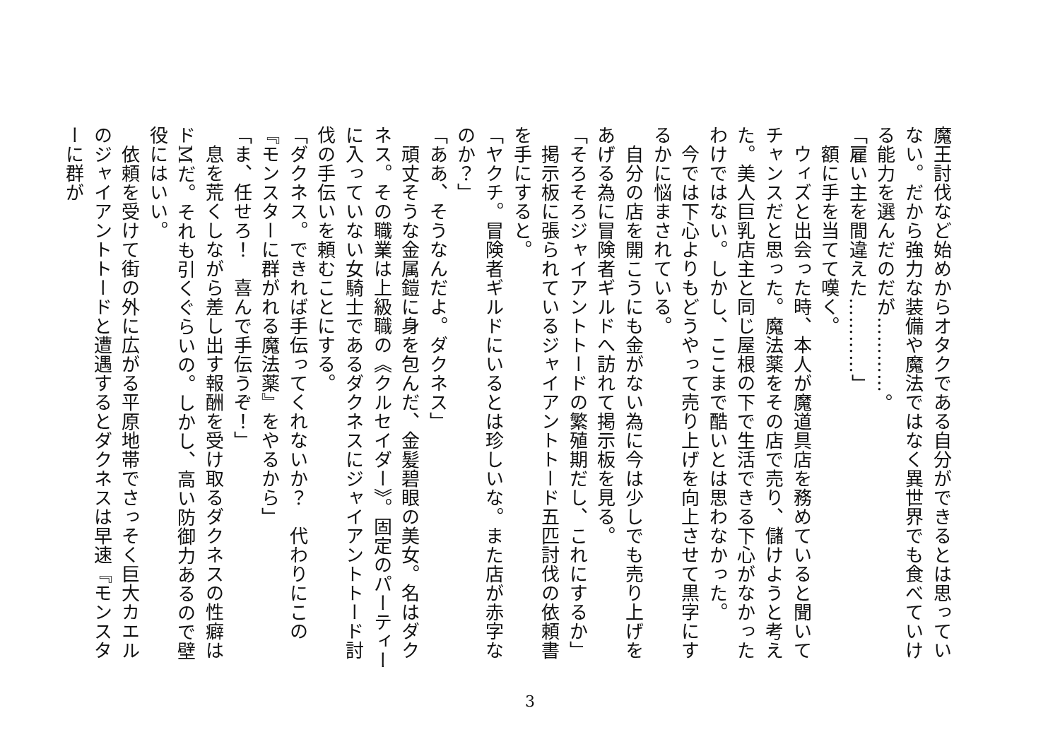魔王討伐など始めからオタクである自分ができるとは思っていない。だから強力な装備や魔法ではなく異世界でも食べていける能力を選んだのだが…………。
「雇い主を間違えた…………」
　額に手を当てて嘆く。
　ウィズと出会った時、本人が魔道具店を務めていると聞いてチャンスだと思った。魔法薬をその店で売り、儲けようと考えた。美人巨乳店主と同じ屋根の下で生活できる下心がなかったわけではない。しかし、ここまで酷いとは思わなかった。
　今では下心よりもどうやって売り上げを向上させて黒字にするかに悩まされている。
　自分の店を開こうにも金がない為に今は少しでも売り上げをあげる為に冒険者ギルドへ訪れて掲示板を見る。
「そろそろジャイアントトードの繁殖期だし、これにするか」
　掲示板に張られているジャイアントトード五匹討伐の依頼書を手にすると。
「ヤクチ。冒険者ギルドにいるとは珍しいな。また店が赤字なのか？」
「ああ、そうなんだよ。ダクネス」
　頑丈そうな金属鎧に身を包んだ、金髪碧眼の美女。名はダクネス。その職業は上級職の《クルセイダー》。固定のパーティーに入っていない女騎士であるダクネスにジャイアントトード討伐の手伝いを頼むことにする。
「ダクネス。できれば手伝ってくれないか？　代わりにこの『モンスターに群がれる魔法薬』をやるから」
「ま、任せろ！　喜んで手伝うぞ！」
　息を荒くしながら差し出す報酬を受け取るダクネスの性癖はドMだ。それも引くぐらいの。しかし、高い防御力あるので壁役にはいい。
　依頼を受けて街の外に広がる平原地帯でさっそく巨大カエルのジャイアントトードと遭遇するとダクネスは早速『モンスターに群が
3